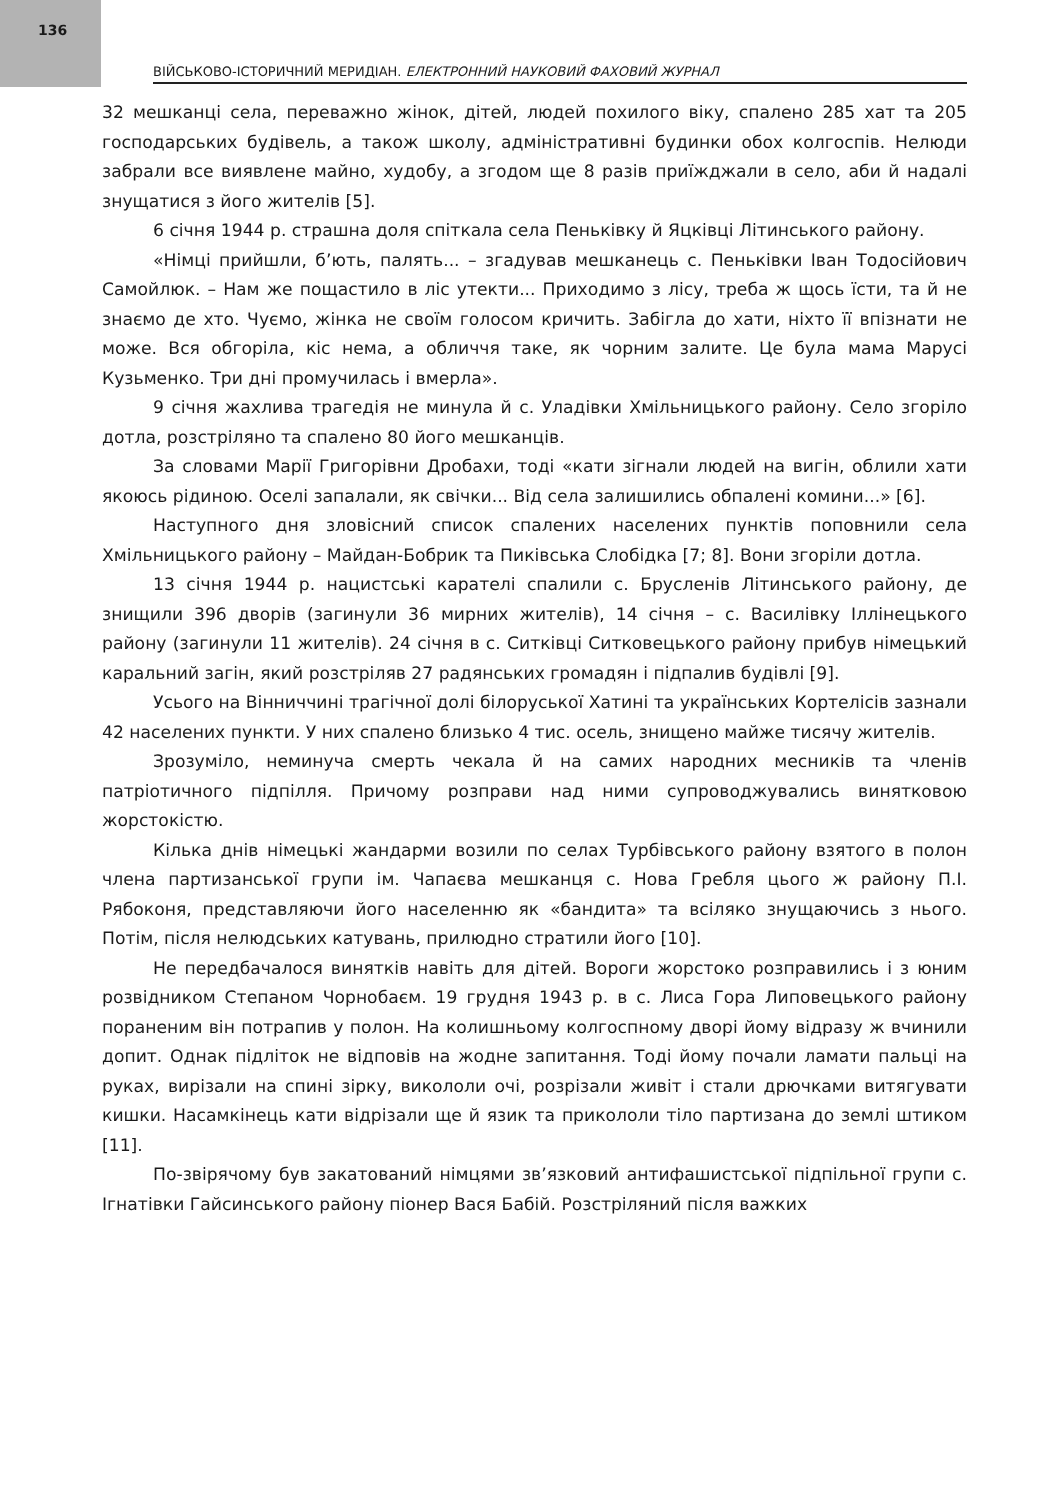136
ВІЙСЬКОВО-ІСТОРИЧНИЙ МЕРИДІАН. ЕЛЕКТРОННИЙ НАУКОВИЙ ФАХОВИЙ ЖУРНАЛ
32 мешканці села, переважно жінок, дітей, людей похилого віку, спалено 285 хат та 205 господарських будівель, а також школу, адміністративні будинки обох колгоспів. Нелюди забрали все виявлене майно, худобу, а згодом ще 8 разів приїжджали в село, аби й надалі знущатися з його жителів [5].
6 січня 1944 р. страшна доля спіткала села Пеньківку й Яцківці Літинського району.
«Німці прийшли, б’ють, палять... – згадував мешканець с. Пеньківки Іван Тодосійович Самойлюк. – Нам же пощастило в ліс утекти... Приходимо з лісу, треба ж щось їсти, та й не знаємо де хто. Чуємо, жінка не своїм голосом кричить. Забігла до хати, ніхто її впізнати не може. Вся обгоріла, кіс нема, а обличчя таке, як чорним залите. Це була мама Марусі Кузьменко. Три дні промучилась і вмерла».
9 січня жахлива трагедія не минула й с. Уладівки Хмільницького району. Село згоріло дотла, розстріляно та спалено 80 його мешканців.
За словами Марії Григорівни Дробахи, тоді «кати зігнали людей на вигін, облили хати якоюсь рідиною. Оселі запалали, як свічки... Від села залишились обпалені комини...» [6].
Наступного дня зловісний список спалених населених пунктів поповнили села Хмільницького району – Майдан-Бобрик та Пиківська Слобідка [7; 8]. Вони згоріли дотла.
13 січня 1944 р. нацистські карателі спалили с. Брусленів Літинського району, де знищили 396 дворів (загинули 36 мирних жителів), 14 січня – с. Василівку Іллінецького району (загинули 11 жителів). 24 січня в с. Ситківці Ситковецького району прибув німецький каральний загін, який розстріляв 27 радянських громадян і підпалив будівлі [9].
Усього на Вінниччині трагічної долі білоруської Хатині та українських Кортелісів зазнали 42 населених пункти. У них спалено близько 4 тис. осель, знищено майже тисячу жителів.
Зрозуміло, неминуча смерть чекала й на самих народних месників та членів патріотичного підпілля. Причому розправи над ними супроводжувались винятковою жорстокістю.
Кілька днів німецькі жандарми возили по селах Турбівського району взятого в полон члена партизанської групи ім. Чапаєва мешканця с. Нова Гребля цього ж району П.І. Рябоконя, представляючи його населенню як «бандита» та всіляко знущаючись з нього. Потім, після нелюдських катувань, прилюдно стратили його [10].
Не передбачалося винятків навіть для дітей. Вороги жорстоко розправились і з юним розвідником Степаном Чорнобаєм. 19 грудня 1943 р. в с. Лиса Гора Липовецького району пораненим він потрапив у полон. На колишньому колгоспному дворі йому відразу ж вчинили допит. Однак підліток не відповів на жодне запитання. Тоді йому почали ламати пальці на руках, вирізали на спині зірку, викололи очі, розрізали живіт і стали дрючками витягувати кишки. Насамкінець кати відрізали ще й язик та прикололи тіло партизана до землі штиком [11].
По-звірячому був закатований німцями зв’язковий антифашистської підпільної групи с. Ігнатівки Гайсинського району піонер Вася Бабій. Розстріляний після важких